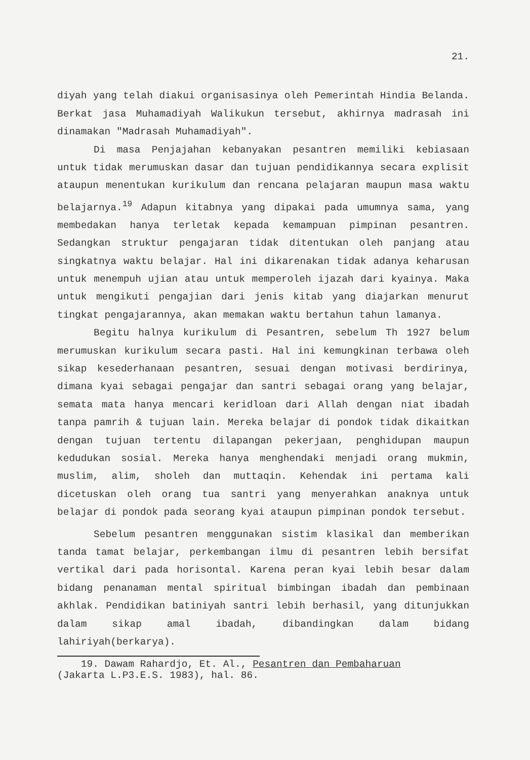21.
diyah yang telah diakui organisasinya oleh Pemerintah Hindia Belanda. Berkat jasa Muhamadiyah Walikukun tersebut, akhirnya madrasah ini dinamakan "Madrasah Muhamadiyah".
Di masa Penjajahan kebanyakan pesantren memiliki kebiasaan untuk tidak merumuskan dasar dan tujuan pendidikannya secara explisit ataupun menentukan kurikulum dan rencana pelajaran maupun masa waktu belajarnya.<sup>19</sup> Adapun kitabnya yang dipakai pada umumnya sama, yang membedakan hanya terletak kepada kemampuan pimpinan pesantren. Sedangkan struktur pengajaran tidak ditentukan oleh panjang atau singkatnya waktu belajar. Hal ini dikarenakan tidak adanya keharusan untuk menempuh ujian atau untuk memperoleh ijazah dari kyainya. Maka untuk mengikuti pengajian dari jenis kitab yang diajarkan menurut tingkat pengajarannya, akan memakan waktu bertahun tahun lamanya.
Begitu halnya kurikulum di Pesantren, sebelum Th 1927 belum merumuskan kurikulum secara pasti. Hal ini kemungkinan terbawa oleh sikap kesederhanaan pesantren, sesuai dengan motivasi berdirinya, dimana kyai sebagai pengajar dan santri sebagai orang yang belajar, semata mata hanya mencari keridloan dari Allah dengan niat ibadah tanpa pamrih & tujuan lain. Mereka belajar di pondok tidak dikaitkan dengan tujuan tertentu dilapangan pekerjaan, penghidupan maupun kedudukan sosial. Mereka hanya menghendaki menjadi orang mukmin, muslim, alim, sholeh dan muttaqin. Kehendak ini pertama kali dicetuskan oleh orang tua santri yang menyerahkan anaknya untuk belajar di pondok pada seorang kyai ataupun pimpinan pondok tersebut.
Sebelum pesantren menggunakan sistim klasikal dan memberikan tanda tamat belajar, perkembangan ilmu di pesantren lebih bersifat vertikal dari pada horisontal. Karena peran kyai lebih besar dalam bidang penanaman mental spiritual bimbingan ibadah dan pembinaan akhlak. Pendidikan batiniyah santri lebih berhasil, yang ditunjukkan dalam sikap amal ibadah, dibandingkan dalam bidang lahiriyah(berkarya).
19. Dawam Rahardjo, Et. Al., Pesantren dan Pembaharuan
(Jakarta L.P3.E.S. 1983), hal. 86.